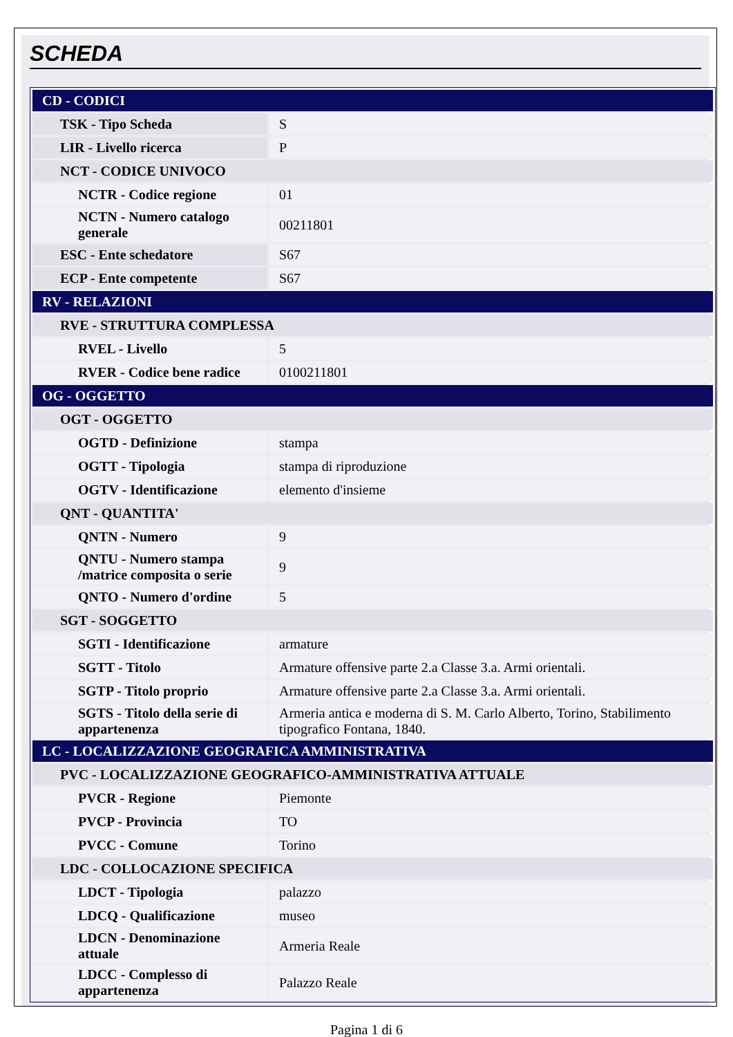SCHEDA
| CD - CODICI | |
| TSK - Tipo Scheda | S |
| LIR - Livello ricerca | P |
| NCT - CODICE UNIVOCO | |
| NCTR - Codice regione | 01 |
| NCTN - Numero catalogo generale | 00211801 |
| ESC - Ente schedatore | S67 |
| ECP - Ente competente | S67 |
| RV - RELAZIONI | |
| RVE - STRUTTURA COMPLESSA | |
| RVEL - Livello | 5 |
| RVER - Codice bene radice | 0100211801 |
| OG - OGGETTO | |
| OGT - OGGETTO | |
| OGTD - Definizione | stampa |
| OGTT - Tipologia | stampa di riproduzione |
| OGTV - Identificazione | elemento d'insieme |
| QNT - QUANTITA' | |
| QNTN - Numero | 9 |
| QNTU - Numero stampa /matrice composita o serie | 9 |
| QNTO - Numero d'ordine | 5 |
| SGT - SOGGETTO | |
| SGTI - Identificazione | armature |
| SGTT - Titolo | Armature offensive parte 2.a Classe 3.a. Armi orientali. |
| SGTP - Titolo proprio | Armature offensive parte 2.a Classe 3.a. Armi orientali. |
| SGTS - Titolo della serie di appartenenza | Armeria antica e moderna di S. M. Carlo Alberto, Torino, Stabilimento tipografico Fontana, 1840. |
| LC - LOCALIZZAZIONE GEOGRAFICA AMMINISTRATIVA | |
| PVC - LOCALIZZAZIONE GEOGRAFICO-AMMINISTRATIVA ATTUALE | |
| PVCR - Regione | Piemonte |
| PVCP - Provincia | TO |
| PVCC - Comune | Torino |
| LDC - COLLOCAZIONE SPECIFICA | |
| LDCT - Tipologia | palazzo |
| LDCQ - Qualificazione | museo |
| LDCN - Denominazione attuale | Armeria Reale |
| LDCC - Complesso di appartenenza | Palazzo Reale |
Pagina 1 di 6